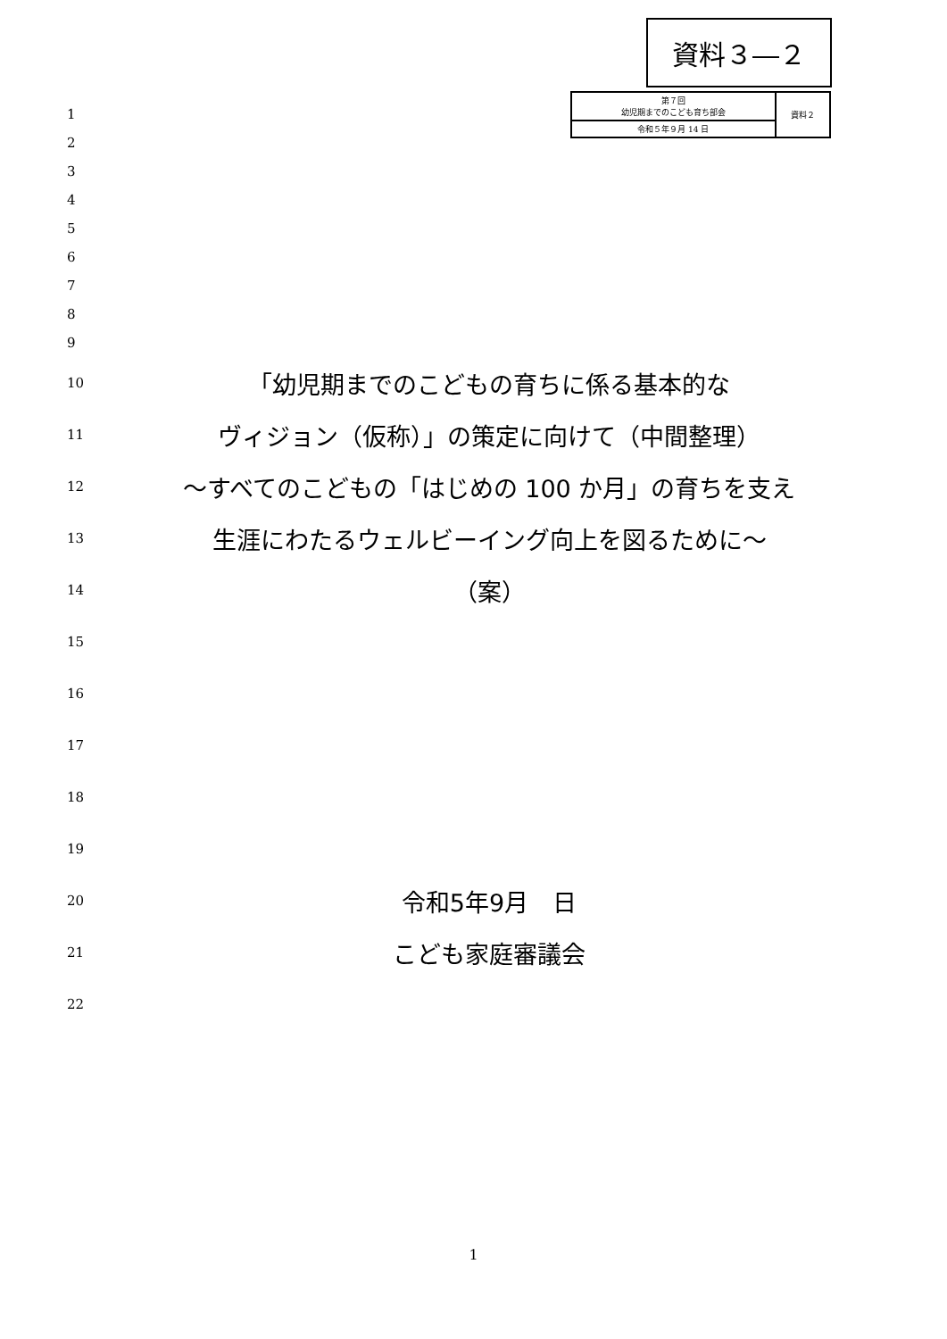資料３―２
| 第７回 幼児期までのこども育ち部会 | 資料２ |
| 令和５年９月 14 日 | |
1
2
3
4
5
6
7
8
9
10
「幼児期までのこどもの育ちに係る基本的な
11
ヴィジョン（仮称）」の策定に向けて（中間整理）
12
～すべてのこどもの「はじめの 100 か月」の育ちを支え
13
生涯にわたるウェルビーイング向上を図るために～
14
（案）
15
16
17
18
19
20
令和5年9月　日
21
こども家庭審議会
22
1